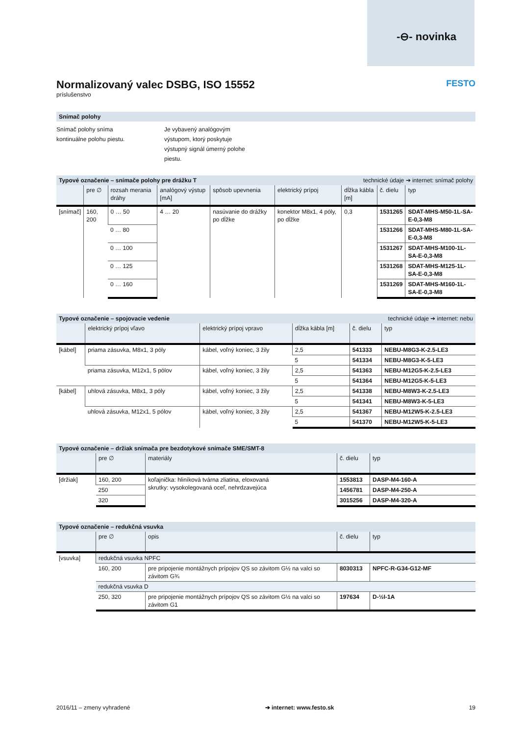-⊖- novinka
Normalizovaný valec DSBG, ISO 15552 FESTO
príslušenstvo
Snímač polohy
Snímač polohy sníma kontinuálne polohu piestu.
Je vybavený analógovým výstupom, ktorý poskytuje výstupný signál úmerný polohe piestu.
| Typové označenie – snímače polohy pre drážku T | | | | | | technické údaje ➔ internet: snímač polohy | | |
| --- | --- | --- | --- | --- | --- | --- | --- | --- |
| | pre ∅ | rozsah merania dráhy | analógový výstup [mA] | spôsob upevnenia | elektrický prípoj | dĺžka kábla [m] | č. dielu | typ |
| [snímač] | 160, 200 | 0 … 50 | 4 … 20 | nasúvanie do drážky po dĺžke | konektor M8x1, 4 póly, po dĺžke | 0,3 | 1531265 | SDAT-MHS-M50-1L-SA-E-0,3-M8 |
| | | 0 … 80 | | | | | 1531266 | SDAT-MHS-M80-1L-SA-E-0,3-M8 |
| | | 0 … 100 | | | | | 1531267 | SDAT-MHS-M100-1L-SA-E-0,3-M8 |
| | | 0 … 125 | | | | | 1531268 | SDAT-MHS-M125-1L-SA-E-0,3-M8 |
| | | 0 … 160 | | | | | 1531269 | SDAT-MHS-M160-1L-SA-E-0,3-M8 |
| Typové označenie – spojovacie vedenie | | | | technické údaje ➔ internet: nebu | |
| --- | --- | --- | --- | --- | --- |
| | elektrický prípoj vľavo | elektrický prípoj vpravo | dĺžka kábla [m] | č. dielu | typ |
| [kábel] | priama zásuvka, M8x1, 3 póly | kábel, voľný koniec, 3 žily | 2,5 | 541333 | NEBU-M8G3-K-2.5-LE3 |
| | | | 5 | 541334 | NEBU-M8G3-K-5-LE3 |
| | priama zásuvka, M12x1, 5 pólov | kábel, voľný koniec, 3 žily | 2,5 | 541363 | NEBU-M12G5-K-2.5-LE3 |
| | | | 5 | 541364 | NEBU-M12G5-K-5-LE3 |
| [kábel] | uhlová zásuvka, M8x1, 3 póly | kábel, voľný koniec, 3 žily | 2,5 | 541338 | NEBU-M8W3-K-2.5-LE3 |
| | | | 5 | 541341 | NEBU-M8W3-K-5-LE3 |
| | uhlová zásuvka, M12x1, 5 pólov | kábel, voľný koniec, 3 žily | 2,5 | 541367 | NEBU-M12W5-K-2.5-LE3 |
| | | | 5 | 541370 | NEBU-M12W5-K-5-LE3 |
| Typové označenie – držiak snímača pre bezdotykové snímače SME/SMT-8 | | | | |
| --- | --- | --- | --- | --- |
| | pre ∅ | materiály | č. dielu | typ |
| [držiak] | 160, 200 | koľajnička: hliníková tvárna zliatina, eloxovaná skrutky: vysokolegovaná oceľ, nehrdzavejúca | 1553813 | DASP-M4-160-A |
| | 250 | | 1456781 | DASP-M4-250-A |
| | 320 | | 3015256 | DASP-M4-320-A |
| Typové označenie – redukčná vsuvka | | | | |
| --- | --- | --- | --- | --- |
| | pre ∅ | opis | č. dielu | typ |
| [vsuvka] | redukčná vsuvka NPFC | | | |
| | 160, 200 | pre pripojenie montážnych prípojov QS so závitom G½ na valci so závitom G¾ | 8030313 | NPFC-R-G34-G12-MF |
| | redukčná vsuvka D | | | |
| | 250, 320 | pre pripojenie montážnych prípojov QS so závitom G½ na valci so závitom G1 | 197634 | D-½I-1A |
2016/11 – zmeny vyhradené ➔ internet: www.festo.sk 19